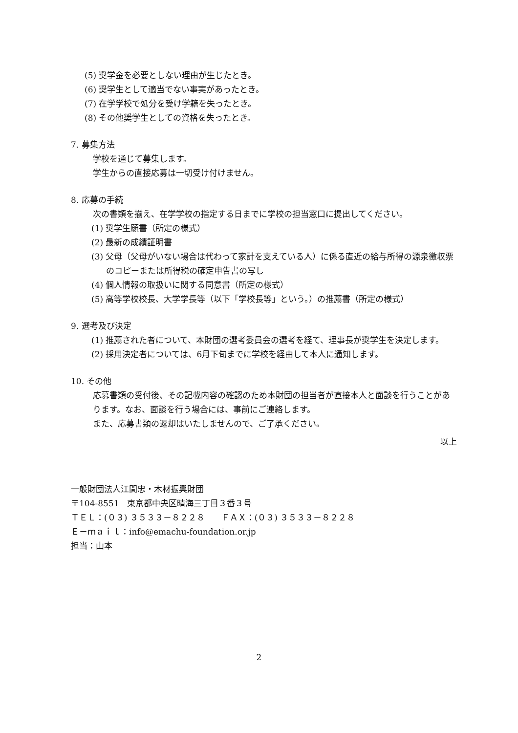(5) 奨学金を必要としない理由が生じたとき。
(6) 奨学生として適当でない事実があったとき。
(7) 在学学校で処分を受け学籍を失ったとき。
(8) その他奨学生としての資格を失ったとき。
7. 募集方法
学校を通じて募集します。
学生からの直接応募は一切受け付けません。
8. 応募の手続
次の書類を揃え、在学学校の指定する日までに学校の担当窓口に提出してください。
(1) 奨学生願書（所定の様式）
(2) 最新の成績証明書
(3) 父母（父母がいない場合は代わって家計を支えている人）に係る直近の給与所得の源泉徴収票のコピーまたは所得税の確定申告書の写し
(4) 個人情報の取扱いに関する同意書（所定の様式）
(5) 高等学校校長、大学学長等（以下「学校長等」という。）の推薦書（所定の様式）
9. 選考及び決定
(1) 推薦された者について、本財団の選考委員会の選考を経て、理事長が奨学生を決定します。
(2) 採用決定者については、6月下旬までに学校を経由して本人に通知します。
10. その他
応募書類の受付後、その記載内容の確認のため本財団の担当者が直接本人と面談を行うことがあります。なお、面談を行う場合には、事前にご連絡します。
また、応募書類の返却はいたしませんので、ご了承ください。
以上
一般財団法人江間忠・木材振興財団
〒104-8551　東京都中央区晴海三丁目３番３号
ＴＥＬ：(０３) ３５３３－８２２８　　ＦＡＸ：(０３) ３５３３－８２２８
Ｅ－ｍａｉｌ：info@emachu-foundation.or.jp
担当：山本
2